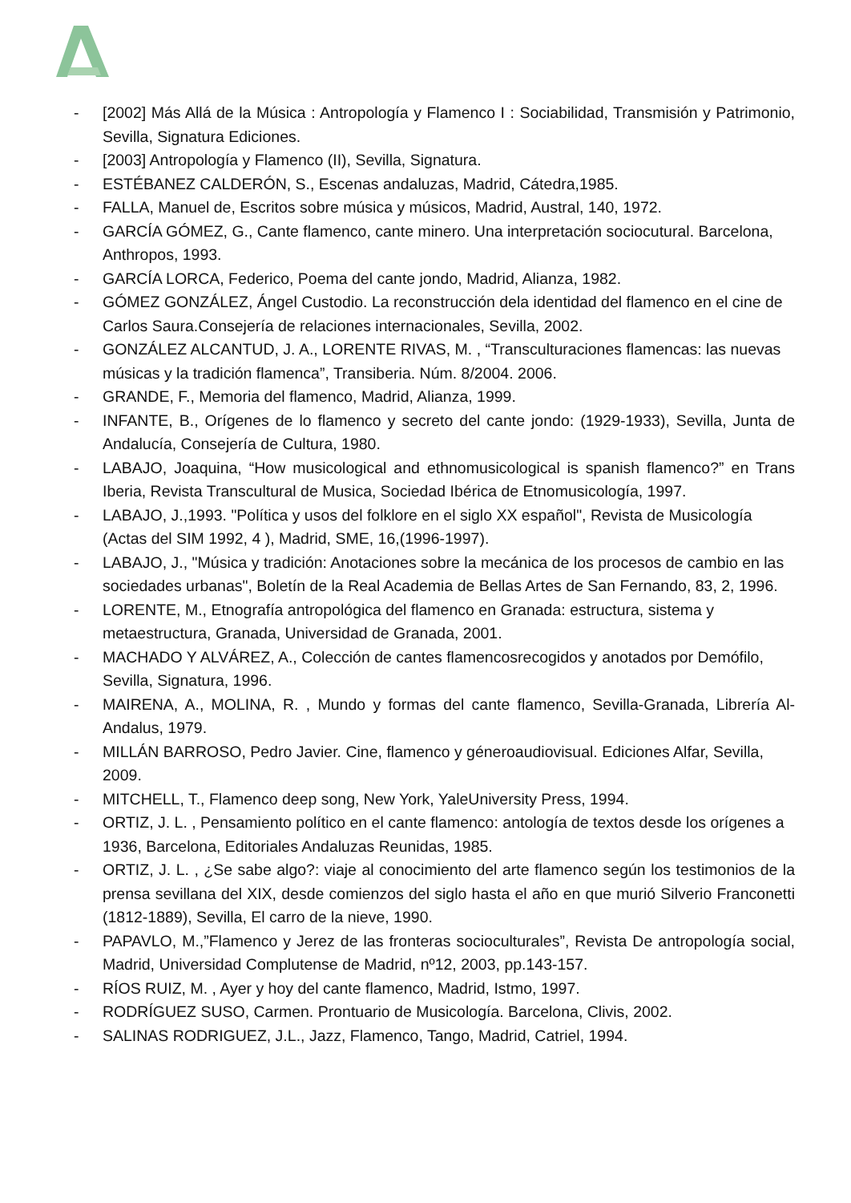- [2002] Más Allá de la Música : Antropología y Flamenco I : Sociabilidad, Transmisión y Patrimonio, Sevilla, Signatura Ediciones.
- [2003] Antropología y Flamenco (II), Sevilla, Signatura.
- ESTÉBANEZ CALDERÓN, S., Escenas andaluzas, Madrid, Cátedra,1985.
- FALLA, Manuel de, Escritos sobre música y músicos, Madrid, Austral, 140, 1972.
- GARCÍA GÓMEZ, G., Cante flamenco, cante minero. Una interpretación sociocutural. Barcelona, Anthropos, 1993.
- GARCÍA LORCA, Federico, Poema del cante jondo, Madrid, Alianza, 1982.
- GÓMEZ GONZÁLEZ, Ángel Custodio. La reconstrucción dela identidad del flamenco en el cine de Carlos Saura.Consejería de relaciones internacionales, Sevilla, 2002.
- GONZÁLEZ ALCANTUD, J. A., LORENTE RIVAS, M. , “Transculturaciones flamencas: las nuevas músicas y la tradición flamenca”, Transiberia. Núm. 8/2004. 2006.
- GRANDE, F., Memoria del flamenco, Madrid, Alianza, 1999.
- INFANTE, B., Orígenes de lo flamenco y secreto del cante jondo: (1929-1933), Sevilla, Junta de Andalucía, Consejería de Cultura, 1980.
- LABAJO, Joaquina, “How musicological and ethnomusicological is spanish flamenco?” en Trans Iberia, Revista Transcultural de Musica, Sociedad Ibérica de Etnomusicología, 1997.
- LABAJO, J.,1993. "Política y usos del folklore en el siglo XX español", Revista de Musicología (Actas del SIM 1992, 4 ), Madrid, SME, 16,(1996-1997).
- LABAJO, J., "Música y tradición: Anotaciones sobre la mecánica de los procesos de cambio en las sociedades urbanas", Boletín de la Real Academia de Bellas Artes de San Fernando, 83, 2, 1996.
- LORENTE, M., Etnografía antropológica del flamenco en Granada: estructura, sistema y metaestructura, Granada, Universidad de Granada, 2001.
- MACHADO Y ALVÁREZ, A., Colección de cantes flamencosrecogidos y anotados por Demófilo, Sevilla, Signatura, 1996.
- MAIRENA, A., MOLINA, R. , Mundo y formas del cante flamenco, Sevilla-Granada, Librería Al-Andalus, 1979.
- MILLÁN BARROSO, Pedro Javier. Cine, flamenco y géneroaudiovisual. Ediciones Alfar, Sevilla, 2009.
- MITCHELL, T., Flamenco deep song, New York, YaleUniversity Press, 1994.
- ORTIZ, J. L. , Pensamiento político en el cante flamenco: antología de textos desde los orígenes a 1936, Barcelona, Editoriales Andaluzas Reunidas, 1985.
- ORTIZ, J. L. , ¿Se sabe algo?: viaje al conocimiento del arte flamenco según los testimonios de la prensa sevillana del XIX, desde comienzos del siglo hasta el año en que murió Silverio Franconetti (1812-1889), Sevilla, El carro de la nieve, 1990.
- PAPAVLO, M.,”Flamenco y Jerez de las fronteras socioculturales”, Revista De antropología social, Madrid, Universidad Complutense de Madrid, nº12, 2003, pp.143-157.
- RÍOS RUIZ, M. , Ayer y hoy del cante flamenco, Madrid, Istmo, 1997.
- RODRÍGUEZ SUSO, Carmen. Prontuario de Musicología. Barcelona, Clivis, 2002.
- SALINAS RODRIGUEZ, J.L., Jazz, Flamenco, Tango, Madrid, Catriel, 1994.